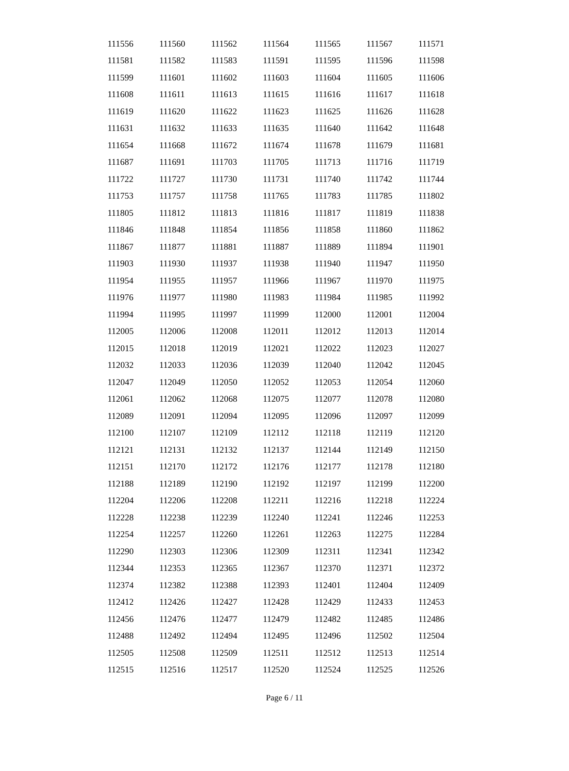| 111556 | 111560 | 111562 | 111564 | 111565 | 111567 | 111571 |
| 111581 | 111582 | 111583 | 111591 | 111595 | 111596 | 111598 |
| 111599 | 111601 | 111602 | 111603 | 111604 | 111605 | 111606 |
| 111608 | 111611 | 111613 | 111615 | 111616 | 111617 | 111618 |
| 111619 | 111620 | 111622 | 111623 | 111625 | 111626 | 111628 |
| 111631 | 111632 | 111633 | 111635 | 111640 | 111642 | 111648 |
| 111654 | 111668 | 111672 | 111674 | 111678 | 111679 | 111681 |
| 111687 | 111691 | 111703 | 111705 | 111713 | 111716 | 111719 |
| 111722 | 111727 | 111730 | 111731 | 111740 | 111742 | 111744 |
| 111753 | 111757 | 111758 | 111765 | 111783 | 111785 | 111802 |
| 111805 | 111812 | 111813 | 111816 | 111817 | 111819 | 111838 |
| 111846 | 111848 | 111854 | 111856 | 111858 | 111860 | 111862 |
| 111867 | 111877 | 111881 | 111887 | 111889 | 111894 | 111901 |
| 111903 | 111930 | 111937 | 111938 | 111940 | 111947 | 111950 |
| 111954 | 111955 | 111957 | 111966 | 111967 | 111970 | 111975 |
| 111976 | 111977 | 111980 | 111983 | 111984 | 111985 | 111992 |
| 111994 | 111995 | 111997 | 111999 | 112000 | 112001 | 112004 |
| 112005 | 112006 | 112008 | 112011 | 112012 | 112013 | 112014 |
| 112015 | 112018 | 112019 | 112021 | 112022 | 112023 | 112027 |
| 112032 | 112033 | 112036 | 112039 | 112040 | 112042 | 112045 |
| 112047 | 112049 | 112050 | 112052 | 112053 | 112054 | 112060 |
| 112061 | 112062 | 112068 | 112075 | 112077 | 112078 | 112080 |
| 112089 | 112091 | 112094 | 112095 | 112096 | 112097 | 112099 |
| 112100 | 112107 | 112109 | 112112 | 112118 | 112119 | 112120 |
| 112121 | 112131 | 112132 | 112137 | 112144 | 112149 | 112150 |
| 112151 | 112170 | 112172 | 112176 | 112177 | 112178 | 112180 |
| 112188 | 112189 | 112190 | 112192 | 112197 | 112199 | 112200 |
| 112204 | 112206 | 112208 | 112211 | 112216 | 112218 | 112224 |
| 112228 | 112238 | 112239 | 112240 | 112241 | 112246 | 112253 |
| 112254 | 112257 | 112260 | 112261 | 112263 | 112275 | 112284 |
| 112290 | 112303 | 112306 | 112309 | 112311 | 112341 | 112342 |
| 112344 | 112353 | 112365 | 112367 | 112370 | 112371 | 112372 |
| 112374 | 112382 | 112388 | 112393 | 112401 | 112404 | 112409 |
| 112412 | 112426 | 112427 | 112428 | 112429 | 112433 | 112453 |
| 112456 | 112476 | 112477 | 112479 | 112482 | 112485 | 112486 |
| 112488 | 112492 | 112494 | 112495 | 112496 | 112502 | 112504 |
| 112505 | 112508 | 112509 | 112511 | 112512 | 112513 | 112514 |
| 112515 | 112516 | 112517 | 112520 | 112524 | 112525 | 112526 |
Page 6 / 11